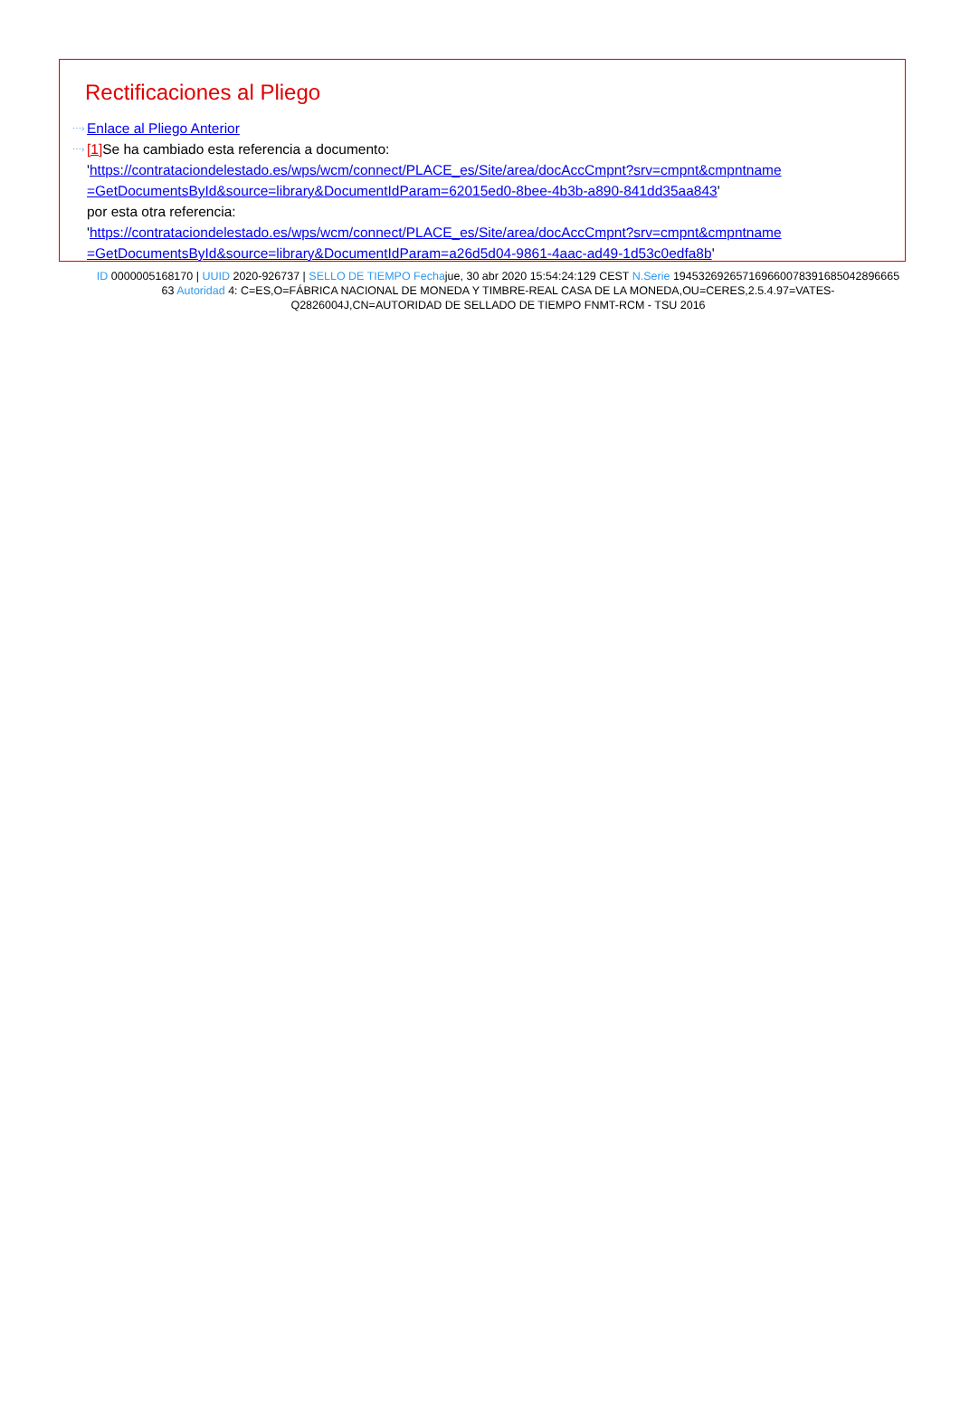Rectificaciones al Pliego
⋯› Enlace al Pliego Anterior
⋯› [1] Se ha cambiado esta referencia a documento:
'https://contrataciondelestado.es/wps/wcm/connect/PLACE_es/Site/area/docAccCmpnt?srv=cmpnt&cmpntname =GetDocumentsById&source=library&DocumentIdParam=62015ed0-8bee-4b3b-a890-841dd35aa843'
por esta otra referencia:
'https://contrataciondelestado.es/wps/wcm/connect/PLACE_es/Site/area/docAccCmpnt?srv=cmpnt&cmpntname =GetDocumentsById&source=library&DocumentIdParam=a26d5d04-9861-4aac-ad49-1d53c0edfa8b'
ID 0000005168170 | UUID 2020-926737 | SELLO DE TIEMPO Fechajue, 30 abr 2020 15:54:24:129 CEST N.Serie 194532692657169660078391685042896665​63 Autoridad 4: C=ES,O=FÁBRICA NACIONAL DE MONEDA Y TIMBRE-REAL CASA DE LA MONEDA,OU=CERES,2.5.4.97=VATES-Q2826004J,CN=AUTORIDAD DE SELLADO DE TIEMPO FNMT-RCM - TSU 2016